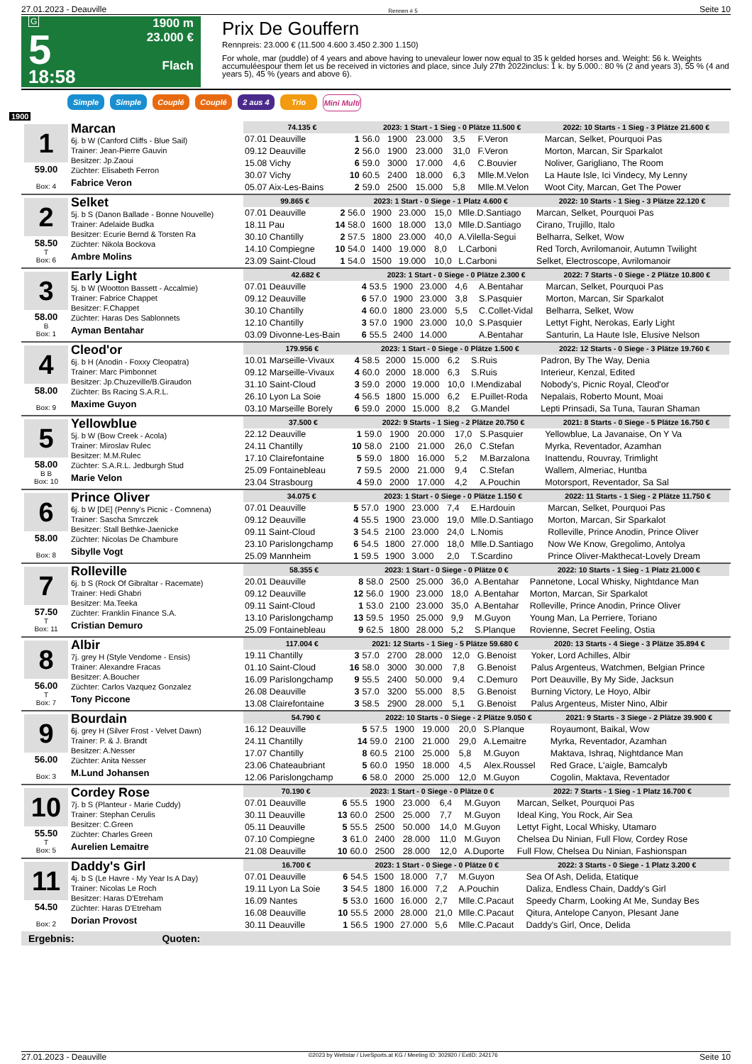27.01.2023 - Deauville Rennen # 5 Seite 10
G
5
18:58
1900 m
23.000 €
Flach
Prix De Gouffern
Rennpreis: 23.000 € (11.500 4.600 3.450 2.300 1.150)
For whole, mar (puddle) of 4 years and above having to unevaleur lower now equal to 35 k gelded horses and. Weight: 56 k. Weights accumuléespour them let us be received in victories and place, since July 27th 2022inclus: 1 k. by 5.000.: 80 % (2 and years 3), 55 % (4 and years 5), 45 % (years and above 6).
Simple Simple Couplé Couplé 2 aus 4 Trio Mini Multi
1900
1
59.00
Box: 4
Marcan
6j. b W (Canford Cliffs - Blue Sail)
Trainer: Jean-Pierre Gauvin
Besitzer: Jp.Zaoui
Züchter: Elisabeth Ferron
Fabrice Veron
| 74.135 € | | 2023: 1 Start - 1 Sieg - 0 Plätze 11.500 € | | | | | 2022: 10 Starts - 1 Sieg - 3 Plätze 21.600 € |
| --- | --- | --- | --- | --- | --- | --- | --- |
| 07.01 Deauville | 1 | 56.0 | 1900 | 23.000 | 3,5 | F.Veron | Marcan, Selket, Pourquoi Pas |
| 09.12 Deauville | 2 | 56.0 | 1900 | 23.000 | 31,0 | F.Veron | Morton, Marcan, Sir Sparkalot |
| 15.08 Vichy | 6 | 59.0 | 3000 | 17.000 | 4,6 | C.Bouvier | Noliver, Garigliano, The Room |
| 30.07 Vichy | 10 | 60.5 | 2400 | 18.000 | 6,3 | Mlle.M.Velon | La Haute Isle, Ici Vindecy, My Lenny |
| 05.07 Aix-Les-Bains | 2 | 59.0 | 2500 | 15.000 | 5,8 | Mlle.M.Velon | Woot City, Marcan, Get The Power |
2
58.50
T
Box: 6
Selket
5j. b S (Danon Ballade - Bonne Nouvelle)
Trainer: Adelaide Budka
Besitzer: Ecurie Bernd & Torsten Ra
Züchter: Nikola Bockova
Ambre Molins
| 99.865 € | | 2023: 1 Start - 0 Siege - 1 Platz 4.600 € | | | | | 2022: 10 Starts - 1 Sieg - 3 Plätze 22.120 € |
| --- | --- | --- | --- | --- | --- | --- | --- |
| 07.01 Deauville | 2 | 56.0 | 1900 | 23.000 | 15,0 | Mlle.D.Santiago | Marcan, Selket, Pourquoi Pas |
| 18.11 Pau | 14 | 58.0 | 1600 | 18.000 | 13,0 | Mlle.D.Santiago | Cirano, Trujillo, Italo |
| 30.10 Chantilly | 2 | 57.5 | 1800 | 23.000 | 40,0 | A.Vilella-Segui | Belharra, Selket, Wow |
| 14.10 Compiegne | 10 | 54.0 | 1400 | 19.000 | 8,0 | L.Carboni | Red Torch, Avrilomanoir, Autumn Twilight |
| 23.09 Saint-Cloud | 1 | 54.0 | 1500 | 19.000 | 10,0 | L.Carboni | Selket, Electroscope, Avrilomanoir |
3
58.00
B
Box: 1
Early Light
5j. b W (Wootton Bassett - Accalmie)
Trainer: Fabrice Chappet
Besitzer: F.Chappet
Züchter: Haras Des Sablonnets
Ayman Bentahar
| 42.682 € | | 2023: 1 Start - 0 Siege - 0 Plätze 2.300 € | | | | | 2022: 7 Starts - 0 Siege - 2 Plätze 10.800 € |
| --- | --- | --- | --- | --- | --- | --- | --- |
| 07.01 Deauville | 4 | 53.5 | 1900 | 23.000 | 4,6 | A.Bentahar | Marcan, Selket, Pourquoi Pas |
| 09.12 Deauville | 6 | 57.0 | 1900 | 23.000 | 3,8 | S.Pasquier | Morton, Marcan, Sir Sparkalot |
| 30.10 Chantilly | 4 | 60.0 | 1800 | 23.000 | 5,5 | C.Collet-Vidal | Belharra, Selket, Wow |
| 12.10 Chantilly | 3 | 57.0 | 1900 | 23.000 | 10,0 | S.Pasquier | Lettyt Fight, Nerokas, Early Light |
| 03.09 Divonne-Les-Bain | 6 | 55.5 | 2400 | 14.000 | | A.Bentahar | Santurin, La Haute Isle, Elusive Nelson |
4
58.00
Box: 9
Cleod'or
6j. b H (Anodin - Foxxy Cleopatra)
Trainer: Marc Pimbonnet
Besitzer: Jp.Chuzeville/B.Giraudon
Züchter: Bs Racing S.A.R.L.
Maxime Guyon
| 179.956 € | | 2023: 1 Start - 0 Siege - 0 Plätze 1.500 € | | | | | 2022: 12 Starts - 0 Siege - 3 Plätze 19.760 € |
| --- | --- | --- | --- | --- | --- | --- | --- |
| 10.01 Marseille-Vivaux | 4 | 58.5 | 2000 | 15.000 | 6,2 | S.Ruis | Padron, By The Way, Denia |
| 09.12 Marseille-Vivaux | 4 | 60.0 | 2000 | 18.000 | 6,3 | S.Ruis | Interieur, Kenzal, Edited |
| 31.10 Saint-Cloud | 3 | 59.0 | 2000 | 19.000 | 10,0 | I.Mendizabal | Nobody's, Picnic Royal, Cleod'or |
| 26.10 Lyon La Soie | 4 | 56.5 | 1800 | 15.000 | 6,2 | E.Puillet-Roda | Nepalais, Roberto Mount, Moai |
| 03.10 Marseille Borely | 6 | 59.0 | 2000 | 15.000 | 8,2 | G.Mandel | Lepti Prinsadi, Sa Tuna, Tauran Shaman |
5
58.00
B B
Box: 10
Yellowblue
5j. b W (Bow Creek - Acola)
Trainer: Miroslav Rulec
Besitzer: M.M.Rulec
Züchter: S.A.R.L. Jedburgh Stud
Marie Velon
| 37.500 € | | 2022: 9 Starts - 1 Sieg - 2 Plätze 20.750 € | | | | | 2021: 8 Starts - 0 Siege - 5 Plätze 16.750 € |
| --- | --- | --- | --- | --- | --- | --- | --- |
| 22.12 Deauville | 1 | 59.0 | 1900 | 20.000 | 17,0 | S.Pasquier | Yellowblue, La Javanaise, On Y Va |
| 24.11 Chantilly | 10 | 58.0 | 2100 | 21.000 | 26,0 | C.Stefan | Myrka, Reventador, Azamhan |
| 17.10 Clairefontaine | 5 | 59.0 | 1800 | 16.000 | 5,2 | M.Barzalona | Inattendu, Rouvray, Trimlight |
| 25.09 Fontainebleau | 7 | 59.5 | 2000 | 21.000 | 9,4 | C.Stefan | Wallem, Almeriac, Huntba |
| 23.04 Strasbourg | 4 | 59.0 | 2000 | 17.000 | 4,2 | A.Pouchin | Motorsport, Reventador, Sa Sal |
6
58.00
Box: 8
Prince Oliver
6j. b W [DE] (Penny's Picnic - Comnena)
Trainer: Sascha Smrczek
Besitzer: Stall Bethke-Jaenicke
Züchter: Nicolas De Chambure
Sibylle Vogt
| 34.075 € | | 2023: 1 Start - 0 Siege - 0 Plätze 1.150 € | | | | | 2022: 11 Starts - 1 Sieg - 2 Plätze 11.750 € |
| --- | --- | --- | --- | --- | --- | --- | --- |
| 07.01 Deauville | 5 | 57.0 | 1900 | 23.000 | 7,4 | E.Hardouin | Marcan, Selket, Pourquoi Pas |
| 09.12 Deauville | 4 | 55.5 | 1900 | 23.000 | 19,0 | Mlle.D.Santiago | Morton, Marcan, Sir Sparkalot |
| 09.11 Saint-Cloud | 3 | 54.5 | 2100 | 23.000 | 24,0 | L.Nomis | Rolleville, Prince Anodin, Prince Oliver |
| 23.10 Parislongchamp | 6 | 54.5 | 1800 | 27.000 | 18,0 | Mlle.D.Santiago | Now We Know, Gregolimo, Antolya |
| 25.09 Mannheim | 1 | 59.5 | 1900 | 3.000 | 2,0 | T.Scardino | Prince Oliver-Makthecat-Lovely Dream |
7
57.50
T
Box: 11
Rolleville
6j. b S (Rock Of Gibraltar - Racemate)
Trainer: Hedi Ghabri
Besitzer: Ma.Teeka
Züchter: Franklin Finance S.A.
Cristian Demuro
| 58.355 € | | 2023: 1 Start - 0 Siege - 0 Plätze 0 € | | | | | 2022: 10 Starts - 1 Sieg - 1 Platz 21.000 € |
| --- | --- | --- | --- | --- | --- | --- | --- |
| 20.01 Deauville | 8 | 58.0 | 2500 | 25.000 | 36,0 | A.Bentahar | Pannetone, Local Whisky, Nightdance Man |
| 09.12 Deauville | 12 | 56.0 | 1900 | 23.000 | 18,0 | A.Bentahar | Morton, Marcan, Sir Sparkalot |
| 09.11 Saint-Cloud | 1 | 53.0 | 2100 | 23.000 | 35,0 | A.Bentahar | Rolleville, Prince Anodin, Prince Oliver |
| 13.10 Parislongchamp | 13 | 59.5 | 1950 | 25.000 | 9,9 | M.Guyon | Young Man, La Perriere, Toriano |
| 25.09 Fontainebleau | 9 | 62.5 | 1800 | 28.000 | 5,2 | S.Planque | Rovienne, Secret Feeling, Ostia |
8
56.00
T
Box: 7
Albir
7j. grey H (Style Vendome - Ensis)
Trainer: Alexandre Fracas
Besitzer: A.Boucher
Züchter: Carlos Vazquez Gonzalez
Tony Piccone
| 117.004 € | | 2021: 12 Starts - 1 Sieg - 5 Plätze 59.680 € | | | | | 2020: 13 Starts - 4 Siege - 3 Plätze 35.894 € |
| --- | --- | --- | --- | --- | --- | --- | --- |
| 19.11 Chantilly | 3 | 57.0 | 2700 | 28.000 | 12,0 | G.Benoist | Yoker, Lord Achilles, Albir |
| 01.10 Saint-Cloud | 16 | 58.0 | 3000 | 30.000 | 7,8 | G.Benoist | Palus Argenteus, Watchmen, Belgian Prince |
| 16.09 Parislongchamp | 9 | 55.5 | 2400 | 50.000 | 9,4 | C.Demuro | Port Deauville, By My Side, Jacksun |
| 26.08 Deauville | 3 | 57.0 | 3200 | 55.000 | 8,5 | G.Benoist | Burning Victory, Le Hoyo, Albir |
| 13.08 Clairefontaine | 3 | 58.5 | 2900 | 28.000 | 5,1 | G.Benoist | Palus Argenteus, Mister Nino, Albir |
9
56.00
Box: 3
Bourdain
6j. grey H (Silver Frost - Velvet Dawn)
Trainer: P. & J. Brandt
Besitzer: A.Nesser
Züchter: Anita Nesser
M.Lund Johansen
| 54.790 € | | 2022: 10 Starts - 0 Siege - 2 Plätze 9.050 € | | | | | 2021: 9 Starts - 3 Siege - 2 Plätze 39.900 € |
| --- | --- | --- | --- | --- | --- | --- | --- |
| 16.12 Deauville | 5 | 57.5 | 1900 | 19.000 | 20,0 | S.Planque | Royaumont, Baikal, Wow |
| 24.11 Chantilly | 14 | 59.0 | 2100 | 21.000 | 29,0 | A.Lemaitre | Myrka, Reventador, Azamhan |
| 17.07 Chantilly | 8 | 60.5 | 2100 | 25.000 | 5,8 | M.Guyon | Maktava, Ishraq, Nightdance Man |
| 23.06 Chateaubriant | 5 | 60.0 | 1950 | 18.000 | 4,5 | Alex.Roussel | Red Grace, L'aigle, Bamcalyb |
| 12.06 Parislongchamp | 6 | 58.0 | 2000 | 25.000 | 12,0 | M.Guyon | Cogolin, Maktava, Reventador |
10
55.50
T
Box: 5
Cordey Rose
7j. b S (Planteur - Marie Cuddy)
Trainer: Stephan Cerulis
Besitzer: C.Green
Züchter: Charles Green
Aurelien Lemaitre
| 70.190 € | | 2023: 1 Start - 0 Siege - 0 Plätze 0 € | | | | | 2022: 7 Starts - 1 Sieg - 1 Platz 16.700 € |
| --- | --- | --- | --- | --- | --- | --- | --- |
| 07.01 Deauville | 6 | 55.5 | 1900 | 23.000 | 6,4 | M.Guyon | Marcan, Selket, Pourquoi Pas |
| 30.11 Deauville | 13 | 60.0 | 2500 | 25.000 | 7,7 | M.Guyon | Ideal King, You Rock, Air Sea |
| 05.11 Deauville | 5 | 55.5 | 2500 | 50.000 | 14,0 | M.Guyon | Lettyt Fight, Local Whisky, Utamaro |
| 07.10 Compiegne | 3 | 61.0 | 2400 | 28.000 | 11,0 | M.Guyon | Chelsea Du Ninian, Full Flow, Cordey Rose |
| 21.08 Deauville | 10 | 60.0 | 2500 | 28.000 | 12,0 | A.Duporte | Full Flow, Chelsea Du Ninian, Fashionspan |
11
54.50
Box: 2
Daddy's Girl
4j. b S (Le Havre - My Year Is A Day)
Trainer: Nicolas Le Roch
Besitzer: Haras D'Etreham
Züchter: Haras D'Etreham
Dorian Provost
| 16.700 € | | 2023: 1 Start - 0 Siege - 0 Plätze 0 € | | | | | 2022: 3 Starts - 0 Siege - 1 Platz 3.200 € |
| --- | --- | --- | --- | --- | --- | --- | --- |
| 07.01 Deauville | 6 | 54.5 | 1500 | 18.000 | 7,7 | M.Guyon | Sea Of Ash, Delida, Etatique |
| 19.11 Lyon La Soie | 3 | 54.5 | 1800 | 16.000 | 7,2 | A.Pouchin | Daliza, Endless Chain, Daddy's Girl |
| 16.09 Nantes | 5 | 53.0 | 1600 | 16.000 | 2,7 | Mlle.C.Pacaut | Speedy Charm, Looking At Me, Sunday Bes |
| 16.08 Deauville | 10 | 55.5 | 2000 | 28.000 | 21,0 | Mlle.C.Pacaut | Qitura, Antelope Canyon, Plesant Jane |
| 30.11 Deauville | 1 | 56.5 | 1900 | 27.000 | 5,6 | Mlle.C.Pacaut | Daddy's Girl, Once, Delida |
Ergebnis: Quoten:
27.01.2023 - Deauville ©2023 by Wettstar / LiveSports.at KG / Meeting ID: 302920 / ExtID: 242176 Seite 10